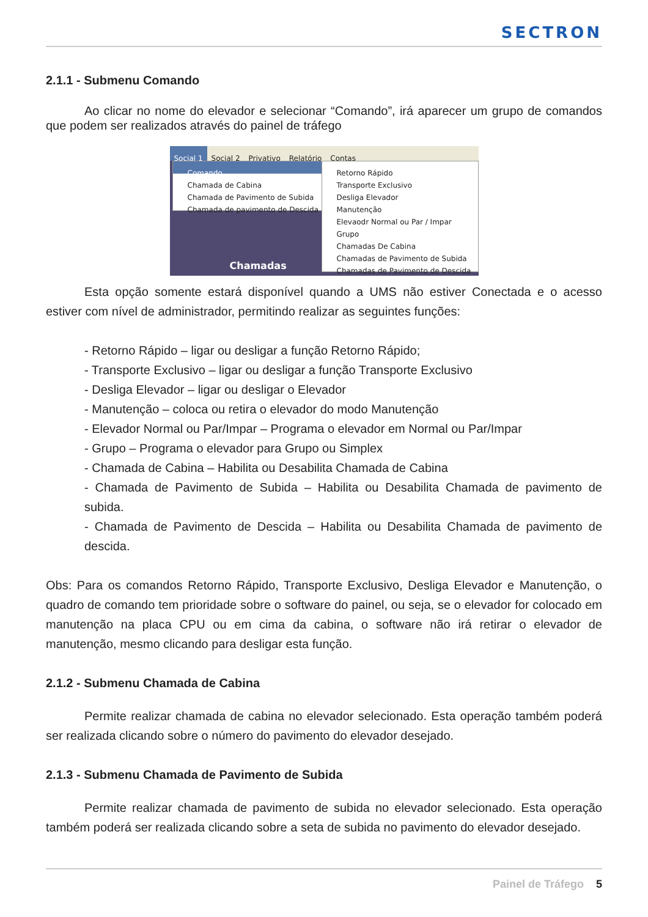SECTRON
2.1.1 - Submenu Comando
Ao clicar no nome do elevador e selecionar “Comando”, irá aparecer um grupo de comandos que podem ser realizados através do painel de tráfego
Social 1 Social 2 Privativo Relatório Contas
Comando
Chamada de Cabina
Chamada de Pavimento de Subida
Chamada de pavimento de Descida
Retorno Rápido
Transporte Exclusivo
Desliga Elevador
Manutenção
Elevaodr Normal ou Par / Impar
Grupo
Chamadas De Cabina
Chamadas de Pavimento de Subida
Chamadas de Pavimento de Descida
Chamadas
Esta opção somente estará disponível quando a UMS não estiver Conectada e o acesso estiver com nível de administrador, permitindo realizar as seguintes funções:
- Retorno Rápido – ligar ou desligar a função Retorno Rápido;
- Transporte Exclusivo – ligar ou desligar a função Transporte Exclusivo
- Desliga Elevador – ligar ou desligar o Elevador
- Manutenção – coloca ou retira o elevador do modo Manutenção
- Elevador Normal ou Par/Impar – Programa o elevador em Normal ou Par/Impar
- Grupo – Programa o elevador para Grupo ou Simplex
- Chamada de Cabina – Habilita ou Desabilita Chamada de Cabina
- Chamada de Pavimento de Subida – Habilita ou Desabilita Chamada de pavimento de subida.
- Chamada de Pavimento de Descida – Habilita ou Desabilita Chamada de pavimento de descida.
Obs: Para os comandos Retorno Rápido, Transporte Exclusivo, Desliga Elevador e Manutenção, o quadro de comando tem prioridade sobre o software do painel, ou seja, se o elevador for colocado em manutenção na placa CPU ou em cima da cabina, o software não irá retirar o elevador de manutenção, mesmo clicando para desligar esta função.
2.1.2 - Submenu Chamada de Cabina
Permite realizar chamada de cabina no elevador selecionado. Esta operação também poderá ser realizada clicando sobre o número do pavimento do elevador desejado.
2.1.3 - Submenu Chamada de Pavimento de Subida
Permite realizar chamada de pavimento de subida no elevador selecionado. Esta operação também poderá ser realizada clicando sobre a seta de subida no pavimento do elevador desejado.
Painel de Tráfego 5